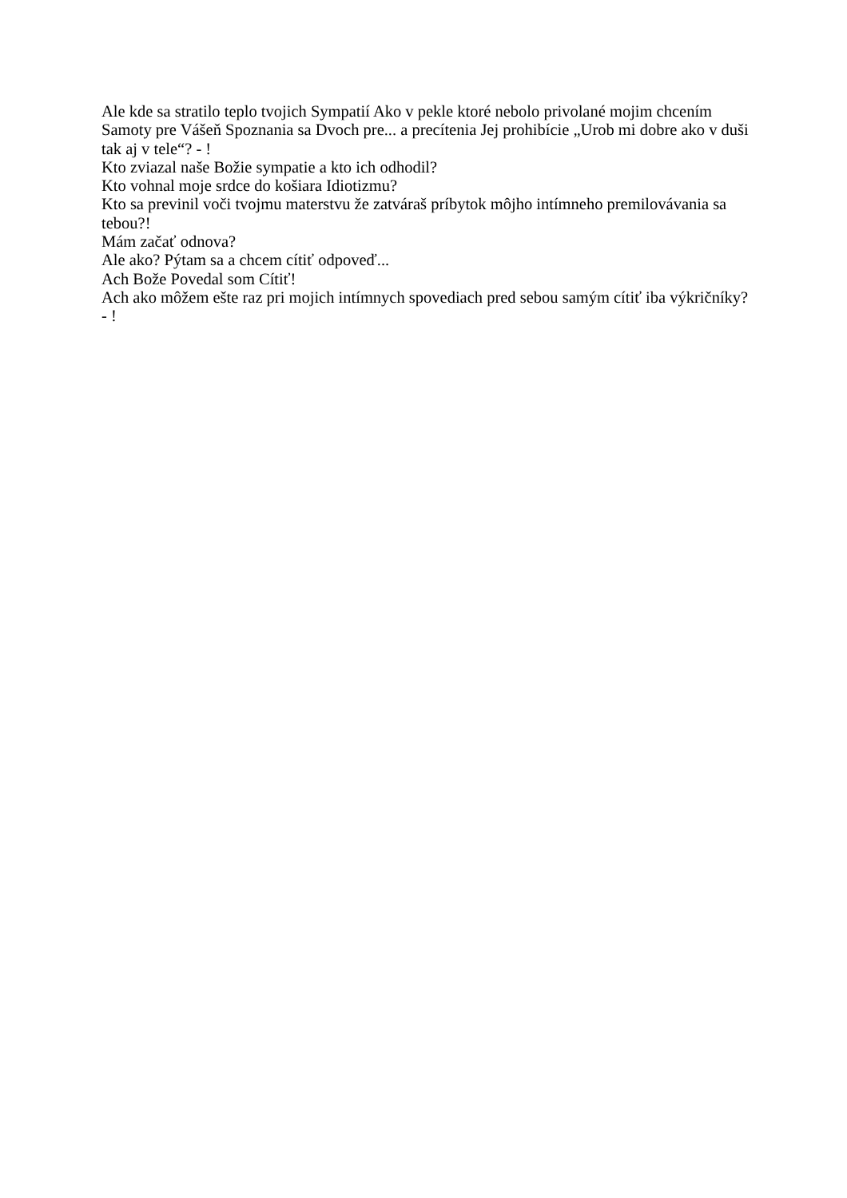Ale kde sa stratilo teplo tvojich Sympatií Ako v pekle ktoré nebolo privolané mojim chcením Samoty pre Vášeň Spoznania sa Dvoch pre... a precítenia Jej prohibície „Urob mi dobre ako v duši tak aj v tele“? - !
Kto zviazal naše Božie sympatie a kto ich odhodil?
Kto vohnal moje srdce do košiara Idiotizmu?
Kto sa previnil voči tvojmu materstvu že zatváraš príbytok môjho intímneho premilovávania sa tebou?!
Mám začať odnova?
Ale ako? Pýtam sa a chcem cítiť odpoveď...
Ach Bože Povedal som Cítiť!
Ach ako môžem ešte raz pri mojich intímnych spovediach pred sebou samým cítiť iba výkričníky? - !